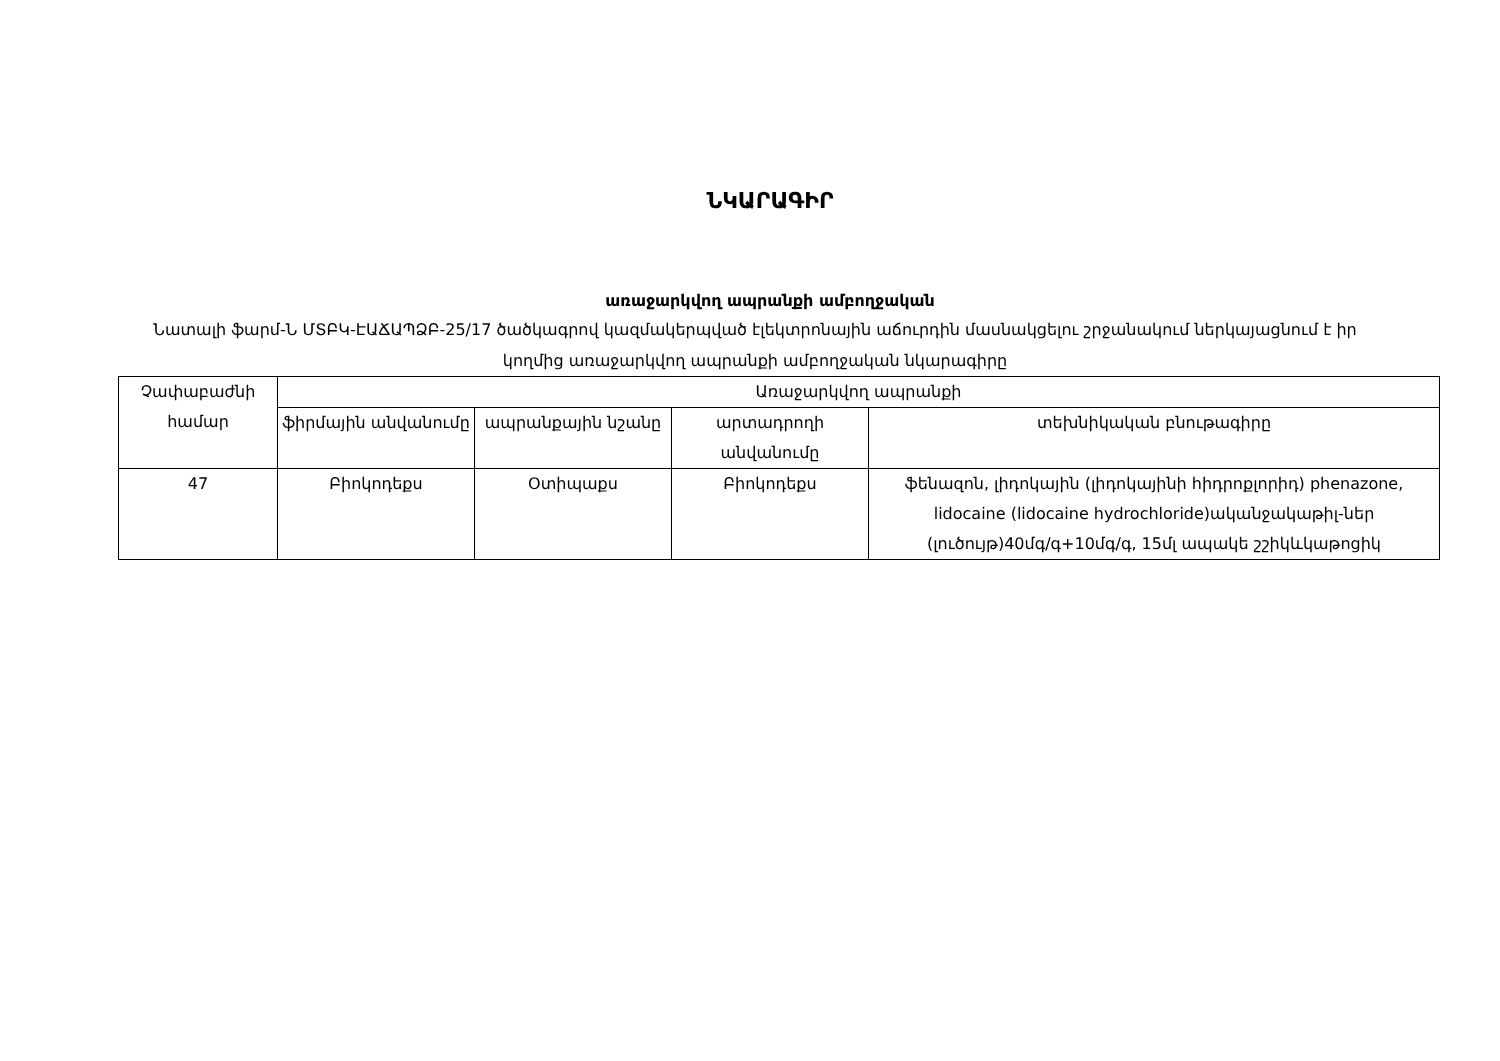ՆԿԱՐԱԳԻՐ
առաջարկվող ապրանքի ամբողջական
Նատալի ֆարմ-Ն ՄՏԲԿ-ԷԱՃԱՊՁԲ-25/17 ծածկագրով կազմակերպված էլեկտրոնային աճուրդին մասնակցելու շրջանակում ներկայացնում է իր կողմից առաջարկվող ապրանքի ամբողջական նկարագիրը
| Չափաբաժնի համար | Առաջարկվող ապրանքի | | | |
| --- | --- | --- | --- | --- |
| | ֆիրմային անվանումը | ապրանքային նշանը | արտադրողի անվանումը | տեխնիկական բնութագիրը |
| 47 | Բիոկոդեքս | Օտիպաքս | Բիոկոդեքս | ֆենազոն, լիդոկային (լիդոկայինի հիդրոքլորիդ) phenazone, lidocaine (lidocaine hydrochloride)ականջակաթիլ-ներ (լուծույթ)40մգ/գ+10մգ/գ, 15մլ ապակե շշիկևկաթոցիկ |